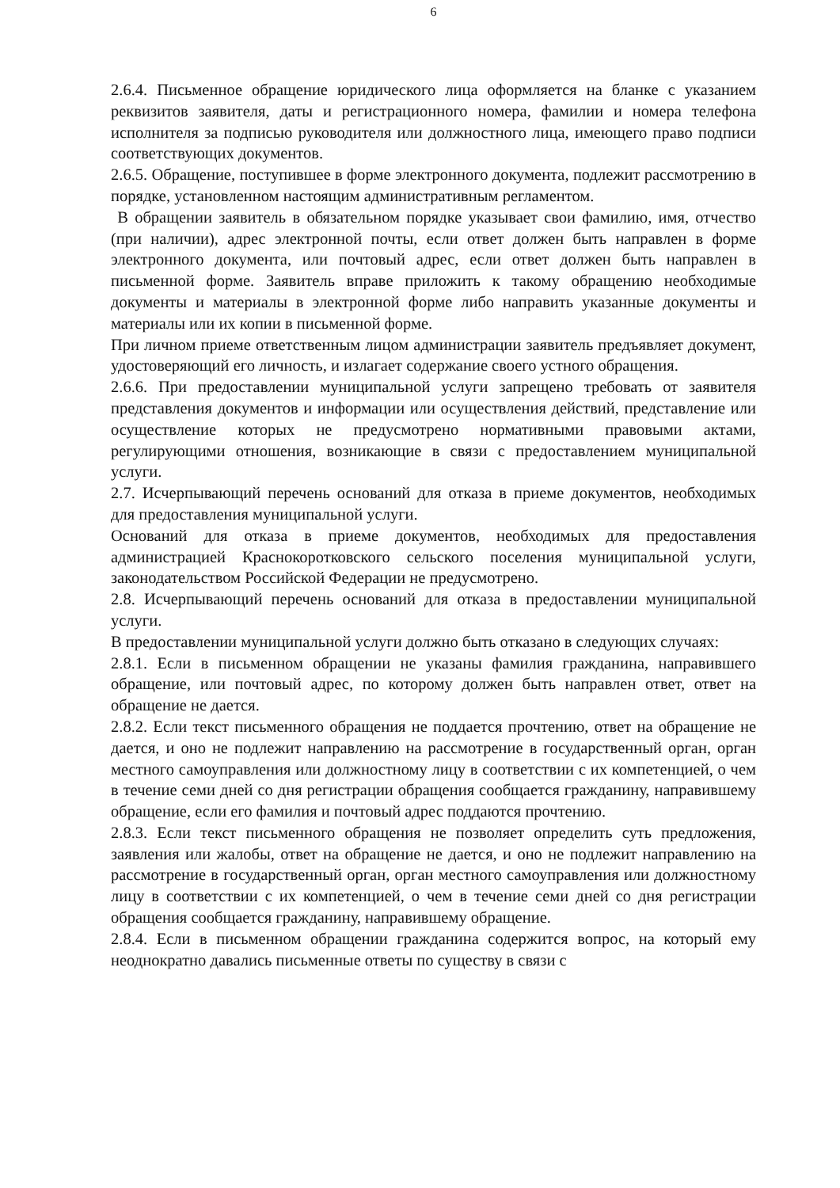6
2.6.4. Письменное обращение юридического лица оформляется на бланке с указанием реквизитов заявителя, даты и регистрационного номера, фамилии и номера телефона исполнителя за подписью руководителя или должностного лица, имеющего право подписи соответствующих документов.
2.6.5. Обращение, поступившее в форме электронного документа, подлежит рассмотрению в порядке, установленном настоящим административным регламентом.
В обращении заявитель в обязательном порядке указывает свои фамилию, имя, отчество (при наличии), адрес электронной почты, если ответ должен быть направлен в форме электронного документа, или почтовый адрес, если ответ должен быть направлен в письменной форме. Заявитель вправе приложить к такому обращению необходимые документы и материалы в электронной форме либо направить указанные документы и материалы или их копии в письменной форме.
При личном приеме ответственным лицом администрации заявитель предъявляет документ, удостоверяющий его личность, и излагает содержание своего устного обращения.
2.6.6. При предоставлении муниципальной услуги запрещено требовать от заявителя представления документов и информации или осуществления действий, представление или осуществление которых не предусмотрено нормативными правовыми актами, регулирующими отношения, возникающие в связи с предоставлением муниципальной услуги.
2.7. Исчерпывающий перечень оснований для отказа в приеме документов, необходимых для предоставления муниципальной услуги.
Оснований для отказа в приеме документов, необходимых для предоставления администрацией Краснокоротковского сельского поселения муниципальной услуги, законодательством Российской Федерации не предусмотрено.
2.8. Исчерпывающий перечень оснований для отказа в предоставлении муниципальной услуги.
В предоставлении муниципальной услуги должно быть отказано в следующих случаях:
2.8.1. Если в письменном обращении не указаны фамилия гражданина, направившего обращение, или почтовый адрес, по которому должен быть направлен ответ, ответ на обращение не дается.
2.8.2. Если текст письменного обращения не поддается прочтению, ответ на обращение не дается, и оно не подлежит направлению на рассмотрение в государственный орган, орган местного самоуправления или должностному лицу в соответствии с их компетенцией, о чем в течение семи дней со дня регистрации обращения сообщается гражданину, направившему обращение, если его фамилия и почтовый адрес поддаются прочтению.
2.8.3. Если текст письменного обращения не позволяет определить суть предложения, заявления или жалобы, ответ на обращение не дается, и оно не подлежит направлению на рассмотрение в государственный орган, орган местного самоуправления или должностному лицу в соответствии с их компетенцией, о чем в течение семи дней со дня регистрации обращения сообщается гражданину, направившему обращение.
2.8.4. Если в письменном обращении гражданина содержится вопрос, на который ему неоднократно давались письменные ответы по существу в связи с